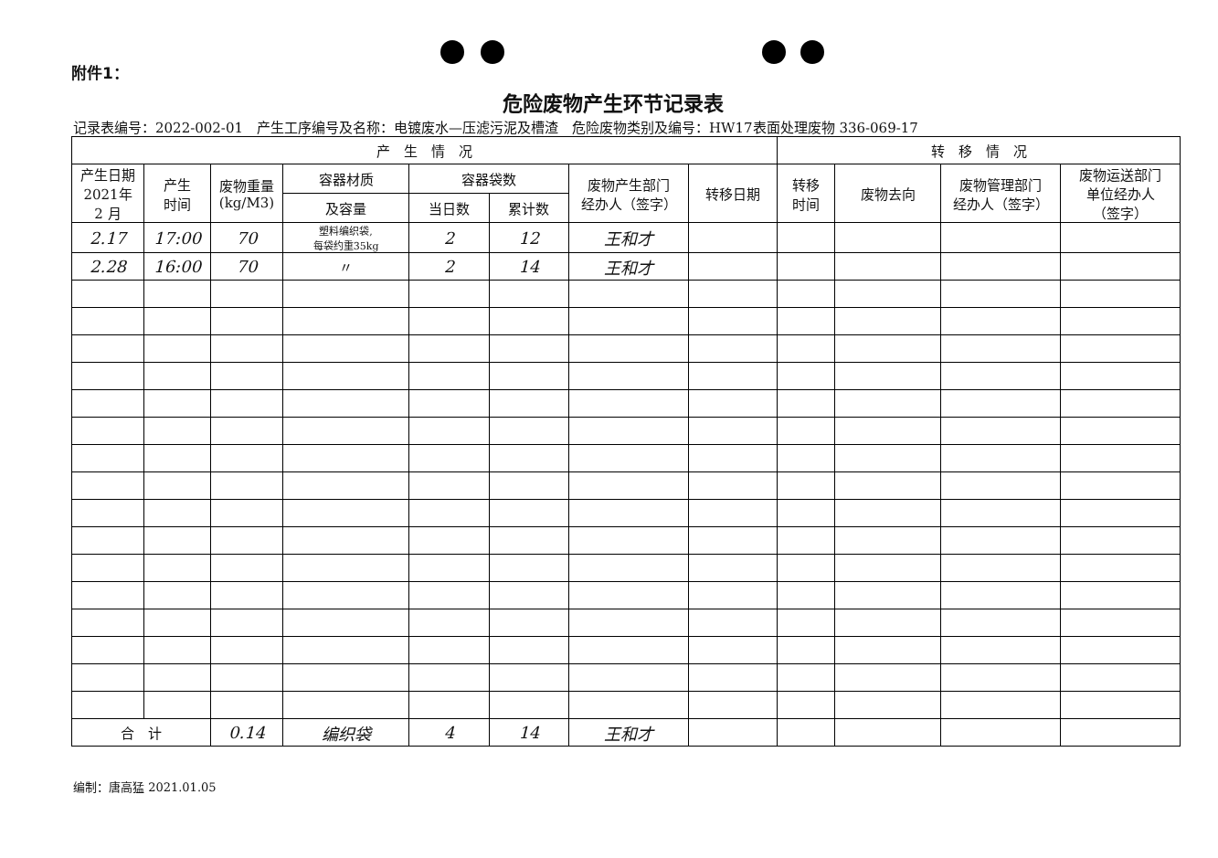附件1：
危险废物产生环节记录表
记录表编号：2022-002-01　产生工序编号及名称：电镀废水—压滤污泥及槽渣　危险废物类别及编号：HW17表面处理废物 336-069-17
| 产 生 情 况 | | | | | | | | 转 移 情 况 | | | |
| --- | --- | --- | --- | --- | --- | --- | --- | --- | --- | --- | --- |
| 产生日期 2021年 2 月 | 产生 时间 | 废物重量 (kg/M3) | 容器材质 | 容器袋数 | | 废物产生部门 经办人（签字） | 转移日期 | 转移 时间 | 废物去向 | 废物管理部门 经办人（签字） | 废物运送部门 单位经办人 （签字） |
| | | | 及容量 | 当日数 | 累计数 | | | | | | |
| 2.17 | 17:00 | 70 | 塑料编织袋, 每袋约重35kg | 2 | 12 | 王和才 | | | | | |
| 2.28 | 16:00 | 70 | 〃 | 2 | 14 | 王和才 | | | | | |
| 合 计 | | 0.14 | 编织袋 | 4 | 14 | 王和才 | | | | | |
编制：唐高猛 2021.01.05